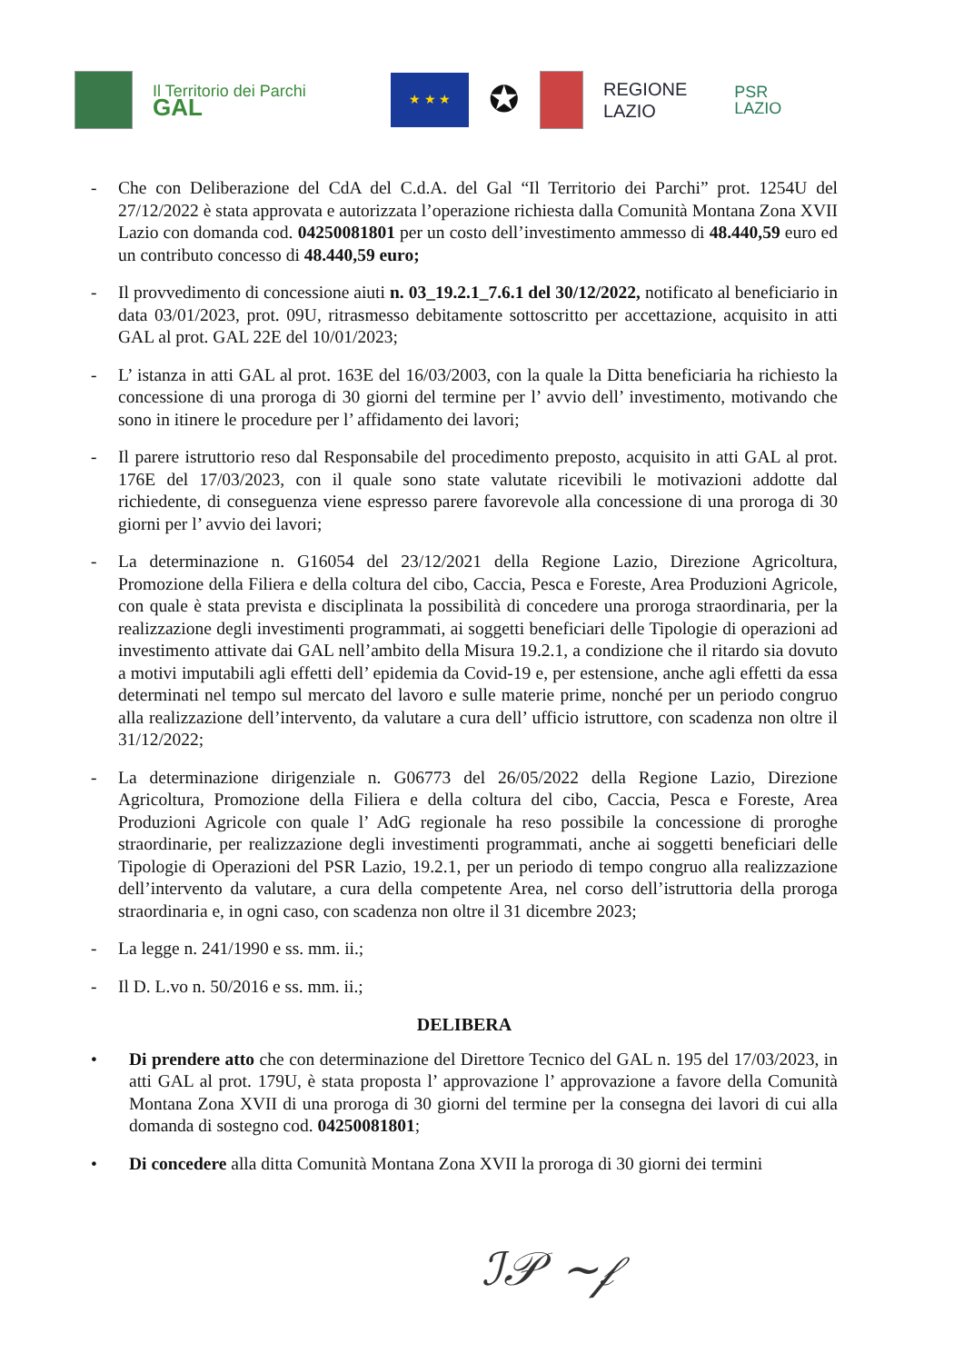Il Territorio dei Parchi
GAL
★ ★ ★
✪
REGIONE
LAZIO
PSR
LAZIO
- Che con Deliberazione del CdA del C.d.A. del Gal “Il Territorio dei Parchi” prot. 1254U del 27/12/2022 è stata approvata e autorizzata l’operazione richiesta dalla Comunità Montana Zona XVII Lazio con domanda cod. 04250081801 per un costo dell’investimento ammesso di 48.440,59 euro ed un contributo concesso di 48.440,59 euro;
- Il provvedimento di concessione aiuti n. 03_19.2.1_7.6.1 del 30/12/2022, notificato al beneficiario in data 03/01/2023, prot. 09U, ritrasmesso debitamente sottoscritto per accettazione, acquisito in atti GAL al prot. GAL 22E del 10/01/2023;
- L’ istanza in atti GAL al prot. 163E del 16/03/2003, con la quale la Ditta beneficiaria ha richiesto la concessione di una proroga di 30 giorni del termine per l’ avvio dell’ investimento, motivando che sono in itinere le procedure per l’ affidamento dei lavori;
- Il parere istruttorio reso dal Responsabile del procedimento preposto, acquisito in atti GAL al prot. 176E del 17/03/2023, con il quale sono state valutate ricevibili le motivazioni addotte dal richiedente, di conseguenza viene espresso parere favorevole alla concessione di una proroga di 30 giorni per l’ avvio dei lavori;
- La determinazione n. G16054 del 23/12/2021 della Regione Lazio, Direzione Agricoltura, Promozione della Filiera e della coltura del cibo, Caccia, Pesca e Foreste, Area Produzioni Agricole, con quale è stata prevista e disciplinata la possibilità di concedere una proroga straordinaria, per la realizzazione degli investimenti programmati, ai soggetti beneficiari delle Tipologie di operazioni ad investimento attivate dai GAL nell’ambito della Misura 19.2.1, a condizione che il ritardo sia dovuto a motivi imputabili agli effetti dell’ epidemia da Covid-19 e, per estensione, anche agli effetti da essa determinati nel tempo sul mercato del lavoro e sulle materie prime, nonché per un periodo congruo alla realizzazione dell’intervento, da valutare a cura dell’ ufficio istruttore, con scadenza non oltre il 31/12/2022;
- La determinazione dirigenziale n. G06773 del 26/05/2022 della Regione Lazio, Direzione Agricoltura, Promozione della Filiera e della coltura del cibo, Caccia, Pesca e Foreste, Area Produzioni Agricole con quale l’ AdG regionale ha reso possibile la concessione di proroghe straordinarie, per realizzazione degli investimenti programmati, anche ai soggetti beneficiari delle Tipologie di Operazioni del PSR Lazio, 19.2.1, per un periodo di tempo congruo alla realizzazione dell’intervento da valutare, a cura della competente Area, nel corso dell’istruttoria della proroga straordinaria e, in ogni caso, con scadenza non oltre il 31 dicembre 2023;
- La legge n. 241/1990 e ss. mm. ii.;
- Il D. L.vo n. 50/2016 e ss. mm. ii.;
DELIBERA
• Di prendere atto che con determinazione del Direttore Tecnico del GAL n. 195 del 17/03/2023, in atti GAL al prot. 179U, è stata proposta l’ approvazione l’ approvazione a favore della Comunità Montana Zona XVII di una proroga di 30 giorni del termine per la consegna dei lavori di cui alla domanda di sostegno cod. 04250081801;
• Di concedere alla ditta Comunità Montana Zona XVII la proroga di 30 giorni dei termini
ℐ𝒫 ~𝒻